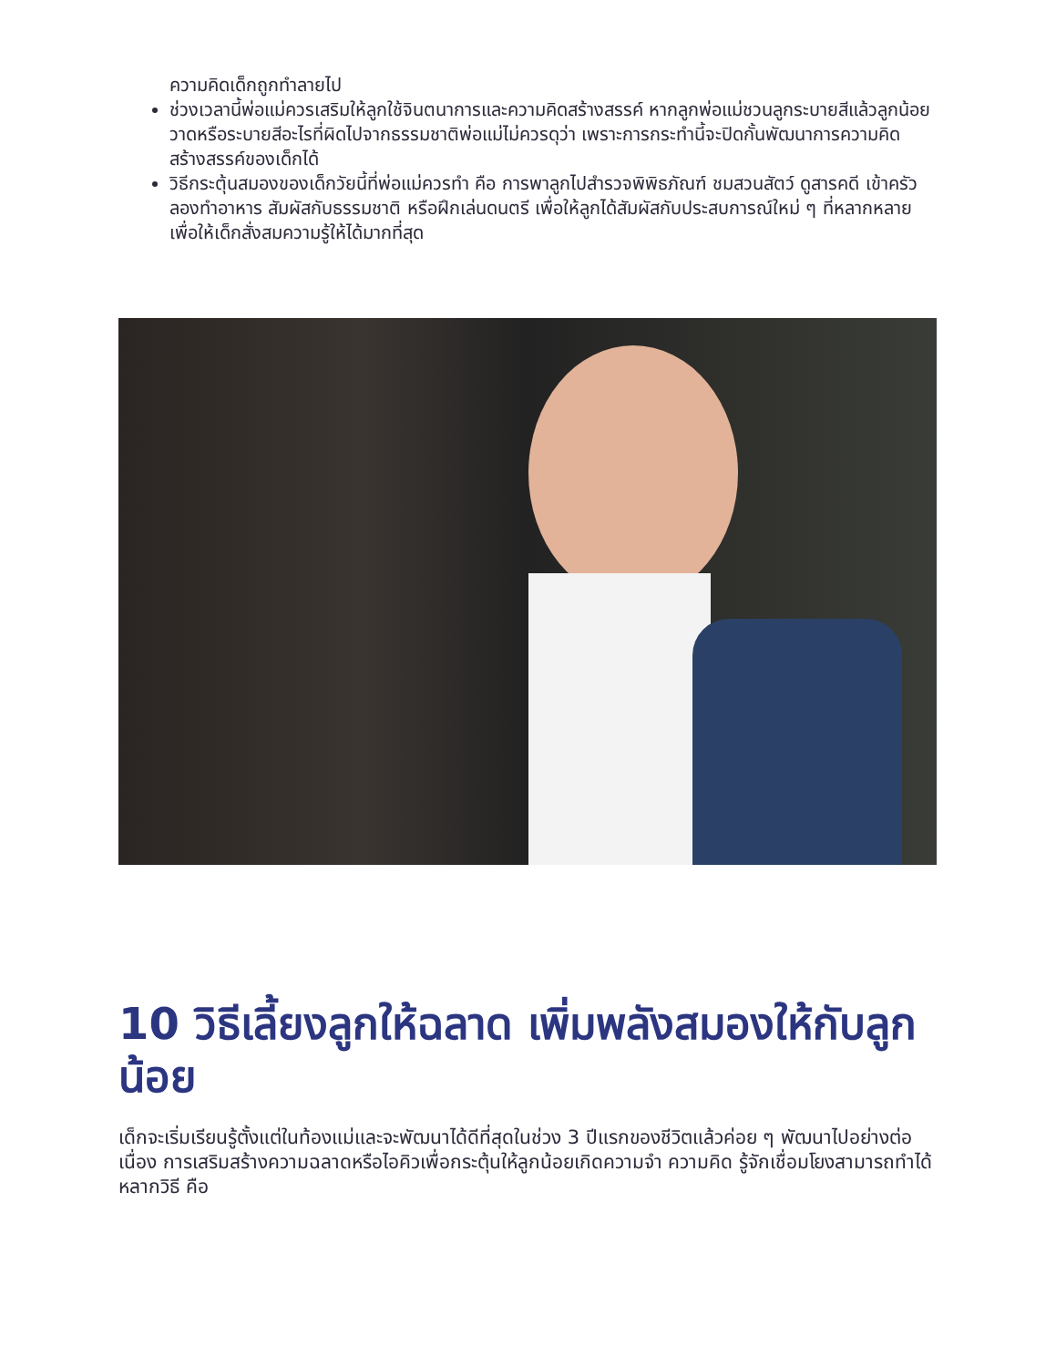ความคิดเด็กถูกทำลายไป
ช่วงเวลานี้พ่อแม่ควรเสริมให้ลูกใช้จินตนาการและความคิดสร้างสรรค์ หากลูกพ่อแม่ชวนลูกระบายสีแล้วลูกน้อยวาดหรือระบายสีอะไรที่ผิดไปจากธรรมชาติพ่อแม่ไม่ควรดุว่า เพราะการกระทำนี้จะปิดกั้นพัฒนาการความคิดสร้างสรรค์ของเด็กได้
วิธีกระตุ้นสมองของเด็กวัยนี้ที่พ่อแม่ควรทำ คือ การพาลูกไปสำรวจพิพิธภัณฑ์ ชมสวนสัตว์ ดูสารคดี เข้าครัวลองทำอาหาร สัมผัสกับธรรมชาติ หรือฝึกเล่นดนตรี เพื่อให้ลูกได้สัมผัสกับประสบการณ์ใหม่ ๆ ที่หลากหลายเพื่อให้เด็กสั่งสมความรู้ให้ได้มากที่สุด
10 วิธีเลี้ยงลูกให้ฉลาด เพิ่มพลังสมองให้กับลูกน้อย
เด็กจะเริ่มเรียนรู้ตั้งแต่ในท้องแม่และจะพัฒนาได้ดีที่สุดในช่วง 3 ปีแรกของชีวิตแล้วค่อย ๆ พัฒนาไปอย่างต่อเนื่อง การเสริมสร้างความฉลาดหรือไอคิวเพื่อกระตุ้นให้ลูกน้อยเกิดความจำ ความคิด รู้จักเชื่อมโยงสามารถทำได้หลากวิธี คือ